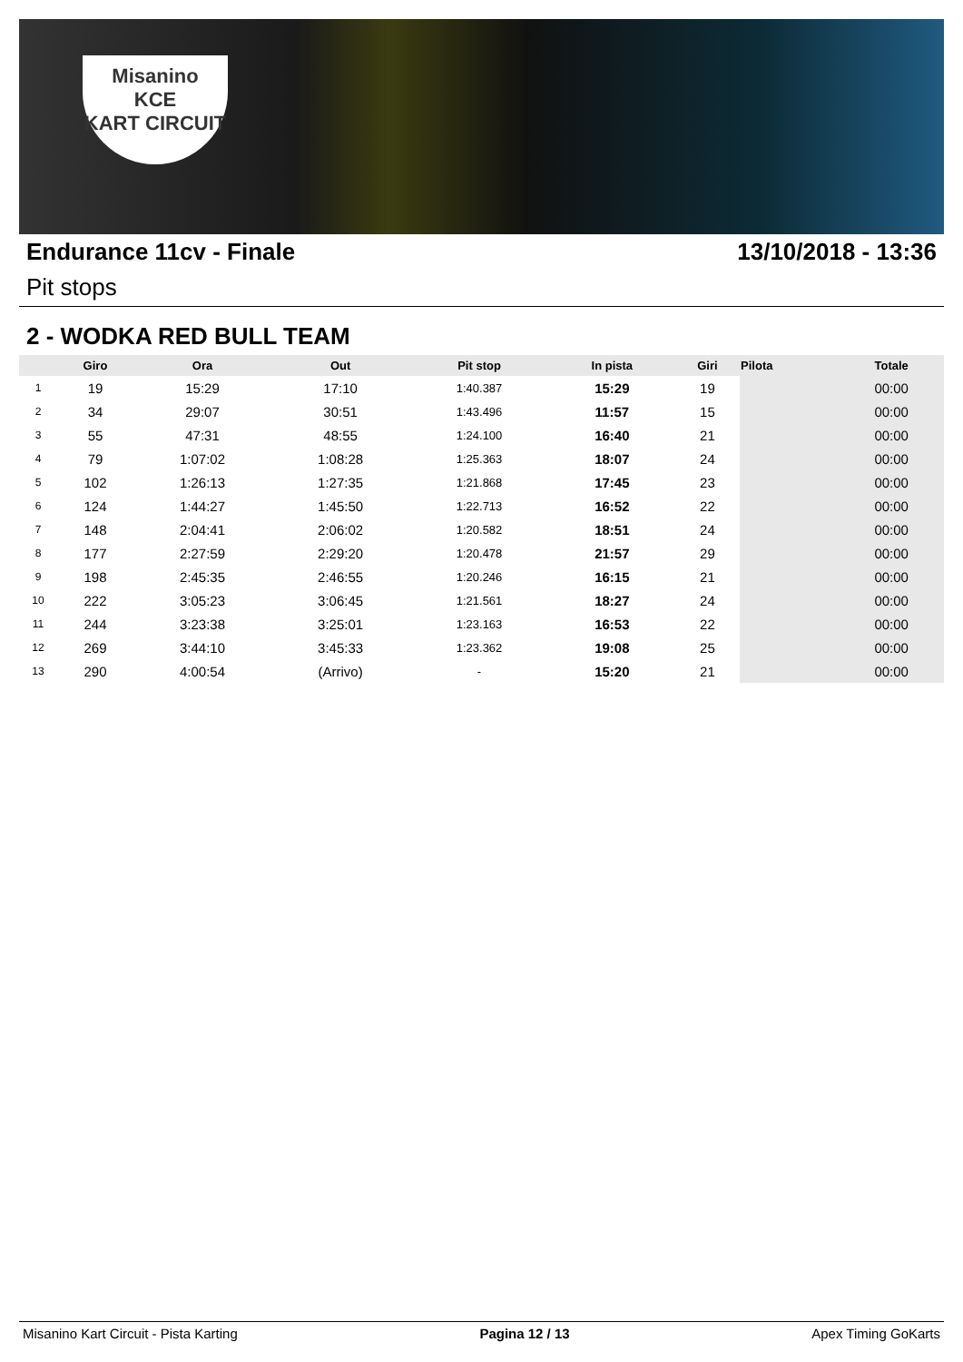Misanino
KCE
KART CIRCUIT
Endurance 11cv - Finale 13/10/2018 - 13:36
Pit stops
2 - WODKA RED BULL TEAM
| | Giro | Ora | Out | Pit stop | In pista | Giri | Pilota | Totale |
| --- | --- | --- | --- | --- | --- | --- | --- | --- |
| 1 | 19 | 15:29 | 17:10 | 1:40.387 | 15:29 | 19 | | 00:00 |
| 2 | 34 | 29:07 | 30:51 | 1:43.496 | 11:57 | 15 | | 00:00 |
| 3 | 55 | 47:31 | 48:55 | 1:24.100 | 16:40 | 21 | | 00:00 |
| 4 | 79 | 1:07:02 | 1:08:28 | 1:25.363 | 18:07 | 24 | | 00:00 |
| 5 | 102 | 1:26:13 | 1:27:35 | 1:21.868 | 17:45 | 23 | | 00:00 |
| 6 | 124 | 1:44:27 | 1:45:50 | 1:22.713 | 16:52 | 22 | | 00:00 |
| 7 | 148 | 2:04:41 | 2:06:02 | 1:20.582 | 18:51 | 24 | | 00:00 |
| 8 | 177 | 2:27:59 | 2:29:20 | 1:20.478 | 21:57 | 29 | | 00:00 |
| 9 | 198 | 2:45:35 | 2:46:55 | 1:20.246 | 16:15 | 21 | | 00:00 |
| 10 | 222 | 3:05:23 | 3:06:45 | 1:21.561 | 18:27 | 24 | | 00:00 |
| 11 | 244 | 3:23:38 | 3:25:01 | 1:23.163 | 16:53 | 22 | | 00:00 |
| 12 | 269 | 3:44:10 | 3:45:33 | 1:23.362 | 19:08 | 25 | | 00:00 |
| 13 | 290 | 4:00:54 | (Arrivo) | - | 15:20 | 21 | | 00:00 |
Misanino Kart Circuit - Pista Karting Pagina 12 / 13 Apex Timing GoKarts